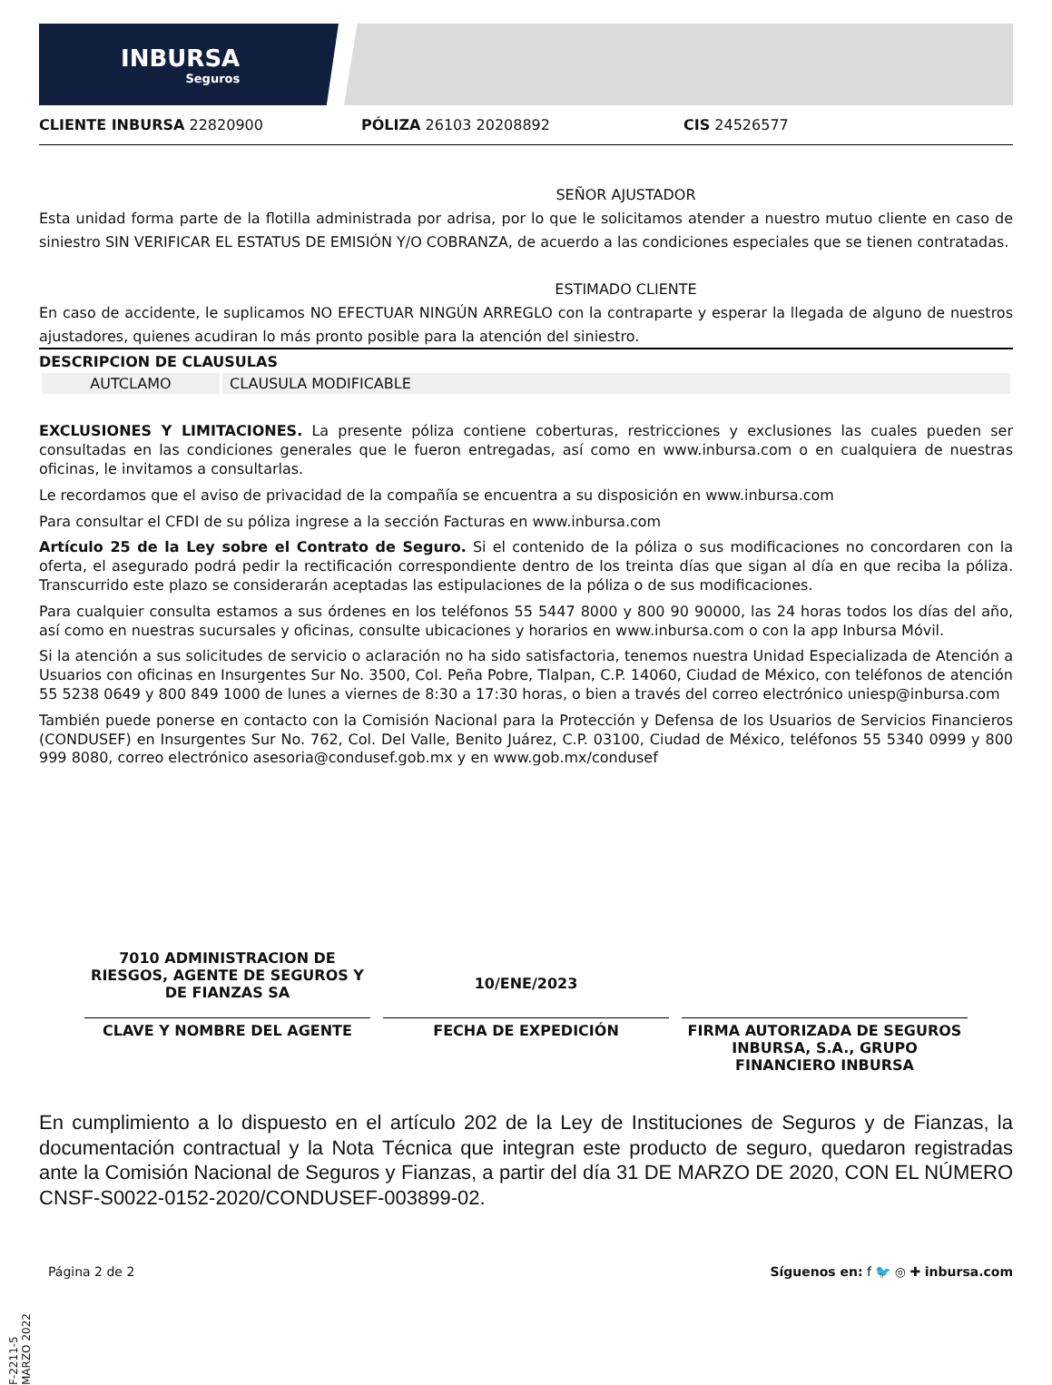INBURSA
Seguros
CLIENTE INBURSA 22820900 PÓLIZA 26103 20208892 CIS 24526577
SEÑOR AJUSTADOR
Esta unidad forma parte de la flotilla administrada por adrisa, por lo que le solicitamos atender a nuestro mutuo cliente en caso de siniestro SIN VERIFICAR EL ESTATUS DE EMISIÓN Y/O COBRANZA, de acuerdo a las condiciones especiales que se tienen contratadas.
ESTIMADO CLIENTE
En caso de accidente, le suplicamos NO EFECTUAR NINGÚN ARREGLO con la contraparte y esperar la llegada de alguno de nuestros ajustadores, quienes acudiran lo más pronto posible para la atención del siniestro.
DESCRIPCION DE CLAUSULAS
| AUTCLAMO | CLAUSULA MODIFICABLE |
EXCLUSIONES Y LIMITACIONES. La presente póliza contiene coberturas, restricciones y exclusiones las cuales pueden ser consultadas en las condiciones generales que le fueron entregadas, así como en www.inbursa.com o en cualquiera de nuestras oficinas, le invitamos a consultarlas.
Le recordamos que el aviso de privacidad de la compañía se encuentra a su disposición en www.inbursa.com
Para consultar el CFDI de su póliza ingrese a la sección Facturas en www.inbursa.com
Artículo 25 de la Ley sobre el Contrato de Seguro. Si el contenido de la póliza o sus modificaciones no concordaren con la oferta, el asegurado podrá pedir la rectificación correspondiente dentro de los treinta días que sigan al día en que reciba la póliza. Transcurrido este plazo se considerarán aceptadas las estipulaciones de la póliza o de sus modificaciones.
Para cualquier consulta estamos a sus órdenes en los teléfonos 55 5447 8000 y 800 90 90000, las 24 horas todos los días del año, así como en nuestras sucursales y oficinas, consulte ubicaciones y horarios en www.inbursa.com o con la app Inbursa Móvil.
Si la atención a sus solicitudes de servicio o aclaración no ha sido satisfactoria, tenemos nuestra Unidad Especializada de Atención a Usuarios con oficinas en Insurgentes Sur No. 3500, Col. Peña Pobre, Tlalpan, C.P. 14060, Ciudad de México, con teléfonos de atención 55 5238 0649 y 800 849 1000 de lunes a viernes de 8:30 a 17:30 horas, o bien a través del correo electrónico uniesp@inbursa.com
También puede ponerse en contacto con la Comisión Nacional para la Protección y Defensa de los Usuarios de Servicios Financieros (CONDUSEF) en Insurgentes Sur No. 762, Col. Del Valle, Benito Juárez, C.P. 03100, Ciudad de México, teléfonos 55 5340 0999 y 800 999 8080, correo electrónico asesoria@condusef.gob.mx y en www.gob.mx/condusef
7010 ADMINISTRACION DE RIESGOS, AGENTE DE SEGUROS Y DE FIANZAS SA
CLAVE Y NOMBRE DEL AGENTE
10/ENE/2023
FECHA DE EXPEDICIÓN
FIRMA AUTORIZADA DE SEGUROS INBURSA, S.A., GRUPO FINANCIERO INBURSA
En cumplimiento a lo dispuesto en el artículo 202 de la Ley de Instituciones de Seguros y de Fianzas, la documentación contractual y la Nota Técnica que integran este producto de seguro, quedaron registradas ante la Comisión Nacional de Seguros y Fianzas, a partir del día 31 DE MARZO DE 2020, CON EL NÚMERO CNSF-S0022-0152-2020/CONDUSEF-003899-02.
Página 2 de 2 Síguenos en: f 🐦 ◎ ✚ inbursa.com
F-2211-5 MARZO 2022